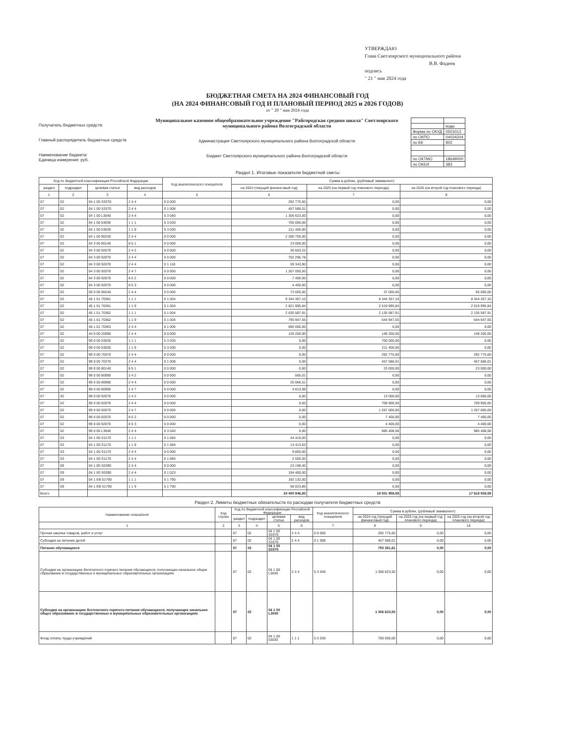УТВЕРЖДАЮ
Глава Светлоярского муниципального района
В.В. Фадеев
подпись
" 21 " мая 2024 года
БЮДЖЕТНАЯ СМЕТА НА 2024 ФИНАНСОВЫЙ ГОД
(НА 2024 ФИНАНСОВЫЙ ГОД И ПЛАНОВЫЙ ПЕРИОД 2025 и 2026 ГОДОВ)
от " 20 " мая 2024 года
Получатель бюджетных средств:
Главный распорядитель бюджетных средств
Наименование бюджета:
Единица измерения: руб.
Муниципальное казенное общеобразовательное учреждение "Райгородская средняя школа" Светлоярского муниципального района Волгоградской области
Администрация Светлоярского муниципального района Волгоградской области
Бюджет Светлоярского муниципального района Волгоградской области
| | коды |
| Форма по ОКУД | 0501013 |
| по ОКПО | 04024204 |
| по БК | 902 |
| по ОКТМО | 18649000 |
| по ОКЕИ | 383 |
Раздел 1. Итоговые показатели бюджетной сметы
| Код по бюджетной классификации Российской Федерации | | | | Код аналитического показателя | Сумма в рублях, (рублевый эквивалент) | | |
| --- | --- | --- | --- | --- | --- | --- | --- |
| раздел | подраздел | целевая статья | вид расходов | | на 2024 (текущий финансовый год) | на 2025 (на первый год планового периода) | на 2026 (на второй год планового периода) |
| 1 | 2 | 3 | 4 | 5 | 6 | 7 | 8 |
| 07 | 02 | 04 1 00 S3370 | 2 4 4 | 0 0 000 | 292 775,60 | 0,00 | 0,00 |
| 07 | 02 | 04 1 00 S3370 | 2 4 4 | 0 1 008 | 457 586,01 | 0,00 | 0,00 |
| 07 | 02 | 04 1 00 L3040 | 2 4 4 | 5 3 040 | 1 306 623,50 | 0,00 | 0,00 |
| 07 | 02 | 04 1 00 53030 | 1 1 1 | 5 3 030 | 700 000,00 | 0,00 | 0,00 |
| 07 | 02 | 04 1 00 53030 | 1 1 9 | 5 3 030 | 211 400,00 | 0,00 | 0,00 |
| 07 | 02 | 04 1 00 90230 | 2 4 4 | 0 0 000 | 2 280 700,00 | 0,00 | 0,00 |
| 07 | 02 | 04 3 00 80140 | 8 5 1 | 0 0 000 | 23 000,00 | 0,00 | 0,00 |
| 07 | 02 | 04 3 00 92070 | 2 4 2 | 0 0 000 | 36 603,22 | 0,00 | 0,00 |
| 07 | 02 | 04 3 00 92070 | 2 4 4 | 0 0 000 | 702 296,78 | 0,00 | 0,00 |
| 07 | 02 | 04 3 00 92070 | 2 4 4 | 0 1 118 | 59 343,90 | 0,00 | 0,00 |
| 07 | 02 | 04 3 00 92070 | 2 4 7 | 0 0 000 | 1 267 000,00 | 0,00 | 0,00 |
| 07 | 02 | 04 3 00 92070 | 8 5 2 | 0 0 000 | 7 400,00 | 0,00 | 0,00 |
| 07 | 02 | 04 3 00 92070 | 8 5 3 | 0 0 000 | 4 400,00 | 0,00 | 0,00 |
| 07 | 02 | 05 0 00 90240 | 2 4 4 | 0 0 000 | 73 000,00 | 37 000,00 | 65 000,00 |
| 07 | 02 | 40 1 01 70361 | 1 1 1 | 0 1 004 | 9 344 357,10 | 8 344 357,10 | 8 344 357,10 |
| 07 | 02 | 40 1 01 70361 | 1 1 9 | 0 1 004 | 2 821 995,84 | 2 519 995,84 | 2 519 995,84 |
| 07 | 02 | 40 1 01 70362 | 1 1 1 | 0 1 004 | 2 635 587,91 | 2 135 587,91 | 2 135 587,91 |
| 07 | 02 | 40 1 01 70362 | 1 1 9 | 0 1 004 | 795 947,55 | 644 947,55 | 644 947,55 |
| 07 | 02 | 40 1 01 70363 | 2 4 4 | 0 1 006 | 690 000,00 | 0,00 | 0,00 |
| 07 | 02 | 44 0 00 20090 | 2 4 4 | 0 0 000 | 129 200,00 | 148 200,00 | 148 200,00 |
| 07 | 02 | 99 0 00 53030 | 1 1 1 | 5 3 030 | 0,00 | 700 000,00 | 0,00 |
| 07 | 02 | 99 0 00 53030 | 1 1 9 | 5 3 030 | 0,00 | 211 400,00 | 0,00 |
| 07 | 02 | 99 0 00 70370 | 2 4 4 | 0 0 000 | 0,00 | 292 775,60 | 292 775,60 |
| 07 | 02 | 99 0 00 70370 | 2 4 4 | 0 1 008 | 0,00 | 457 586,01 | 457 586,01 |
| 07 | 02 | 99 0 00 80140 | 8 5 1 | 0 0 000 | 0,00 | 23 000,00 | 23 000,00 |
| 07 | 02 | 99 0 00 80990 | 2 4 2 | 0 0 000 | 565,01 | 0,00 | 0,00 |
| 07 | 02 | 99 0 00 80990 | 2 4 4 | 0 0 000 | 20 066,51 | 0,00 | 0,00 |
| 07 | 02 | 99 0 00 80990 | 2 4 7 | 0 0 000 | 3 613,98 | 0,00 | 0,00 |
| 07 | 02 | 99 0 00 92070 | 2 4 2 | 0 0 000 | 0,00 | 13 000,00 | 13 000,00 |
| 07 | 02 | 99 0 00 92070 | 2 4 4 | 0 0 000 | 0,00 | 709 900,00 | 709 900,00 |
| 07 | 02 | 99 0 00 92070 | 2 4 7 | 0 0 000 | 0,00 | 1 267 000,00 | 1 267 000,00 |
| 07 | 02 | 99 0 00 92070 | 8 5 2 | 0 0 000 | 0,00 | 7 400,00 | 7 400,00 |
| 07 | 02 | 99 0 00 92070 | 8 5 3 | 0 0 000 | 0,00 | 4 400,00 | 4 400,00 |
| 07 | 02 | 99 0 00 L3040 | 2 4 4 | 5 3 040 | 0,00 | 985 408,58 | 985 408,58 |
| 07 | 03 | 04 1 00 S1170 | 1 1 1 | 0 1 084 | 44 416,00 | 0,00 | 0,00 |
| 07 | 03 | 04 1 00 S1170 | 1 1 9 | 0 1 084 | 13 413,63 | 0,00 | 0,00 |
| 07 | 03 | 04 1 00 S1170 | 2 4 4 | 0 0 000 | 9 800,00 | 0,00 | 0,00 |
| 07 | 03 | 04 1 00 S1170 | 2 4 4 | 0 1 084 | 2 000,00 | 0,00 | 0,00 |
| 07 | 09 | 04 1 00 S0390 | 2 4 4 | 0 0 000 | 23 198,40 | 0,00 | 0,00 |
| 07 | 09 | 04 1 00 S0390 | 2 4 4 | 0 1 023 | 194 400,00 | 0,00 | 0,00 |
| 07 | 09 | 04 1 EB 51790 | 1 1 1 | 5 1 790 | 192 132,00 | 0,00 | 0,00 |
| 07 | 09 | 04 1 EB 51790 | 1 1 9 | 5 1 790 | 58 023,86 | 0,00 | 0,00 |
| Всего | | | | | 24 400 846,80 | 18 501 958,59 | 17 618 558,59 |
Раздел 2. Лимиты бюджетных обязательств по расходам получателя бюджетных средств
| Наименование показателя | Код строки | Код по бюджетной классификации Российской Федерации | | | | Код аналитического показателя | Сумма в рублях, (рублевый эквивалент) | | |
| --- | --- | --- | --- | --- | --- | --- | --- | --- | --- |
| | | раздел | подраздел | целевая статья | вид расходов | | на 2024 год (текущий финансовый год) | на 2025 год (на первый год планового периода) | на 2026 год (на второй год планового периода) |
| 1 | 2 | 3 | 4 | 5 | 6 | 7 | 8 | 9 | 10 |
| Прочая закупка товаров, работ и услуг | | 07 | 02 | 04 1 00 S3370 | 2 4 4 | 0 0 000 | 292 775,60 | 0,00 | 0,00 |
| Субсидия на питание детей | | 07 | 02 | 04 1 00 S3370 | 2 4 4 | 0 1 008 | 457 586,01 | 0,00 | 0,00 |
| Питание обучающихся | | 07 | 02 | 04 1 00 S3370 | | | 750 361,61 | 0,00 | 0,00 |
| Субсидия на организацию бесплатного горячего питания обучающихся, получающих начальное общее образование в государственных и муниципальных образовательных организациях | | 07 | 02 | 04 1 00 L3040 | 2 4 4 | 5 3 040 | 1 306 623,50 | 0,00 | 0,00 |
| Субсидия на организацию бесплатного горячего питания обучающихся, получающих начальное общее образование в государственных и муниципальных образовательных организациях | | 07 | 02 | 04 1 00 L3040 | | | 1 306 623,50 | 0,00 | 0,00 |
| Фонд оплаты труда учреждений | | 07 | 02 | 04 1 00 53030 | 1 1 1 | 5 3 030 | 700 000,00 | 0,00 | 0,00 |